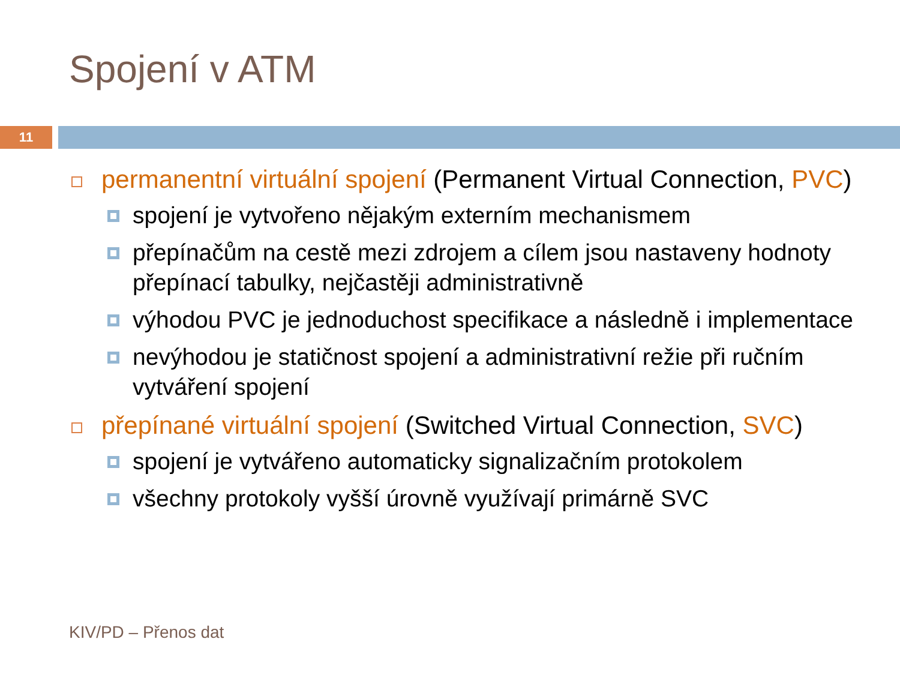Spojení v ATM
11
permanentní virtuální spojení (Permanent Virtual Connection, PVC)
spojení je vytvořeno nějakým externím mechanismem
přepínačům na cestě mezi zdrojem a cílem jsou nastaveny hodnoty přepínací tabulky, nejčastěji administrativně
výhodou PVC je jednoduchost specifikace a následně i implementace
nevýhodou je statičnost spojení a administrativní režie při ručním vytváření spojení
přepínané virtuální spojení (Switched Virtual Connection, SVC)
spojení je vytvářeno automaticky signalizačním protokolem
všechny protokoly vyšší úrovně využívají primárně SVC
KIV/PD – Přenos dat